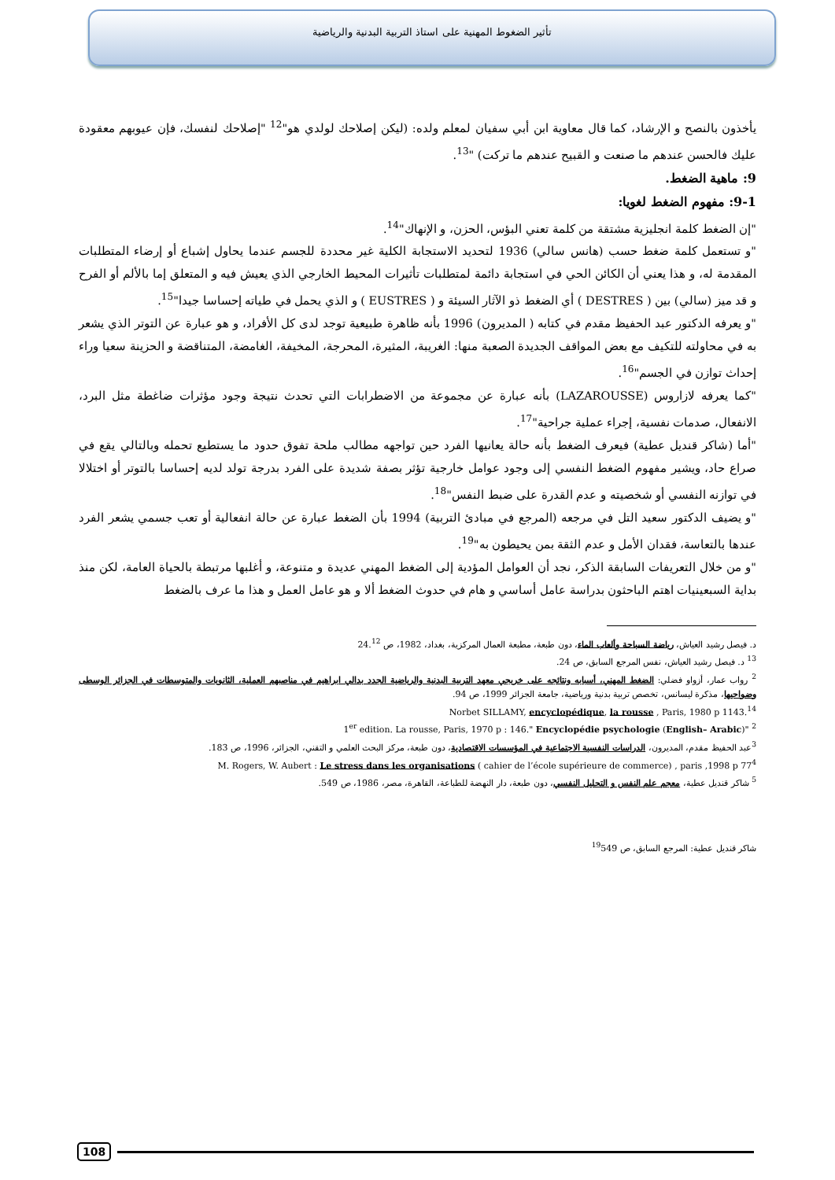تأثير الضغوط المهنية على استاذ التربية البدنية والرياضية
يأخذون بالنصح و الإرشاد، كما قال معاوية ابن أبي سفيان لمعلم ولده: (ليكن إصلاحك لولدي هو"<sup>12</sup> "إصلاحك لنفسك، فإن عيوبهم معقودة عليك فالحسن عندهم ما صنعت و القبيح عندهم ما تركت) "<sup>13</sup>.
9: ماهية الضغط.
9-1: مفهوم الضغط لغويا:
"إن الضغط كلمة انجليزية مشتقة من كلمة تعني البؤس، الحزن، و الإنهاك"<sup>14</sup>.
"و تستعمل كلمة ضغط حسب (هانس سالي) 1936 لتحديد الاستجابة الكلية غير محددة للجسم عندما يحاول إشباع أو إرضاء المتطلبات المقدمة له، و هذا يعني أن الكائن الحي في استجابة دائمة لمتطلبات تأثيرات المحيط الخارجي الذي يعيش فيه و المتعلق إما بالألم أو الفرح و قد ميز (سالي) بين ( DESTRES ) أي الضغط ذو الآثار السيئة و ( EUSTRES ) و الذي يحمل في طياته إحساسا جيدا"<sup>15</sup>.
"و يعرفه الدكتور عبد الحفيظ مقدم في كتابه ( المديرون) 1996 بأنه ظاهرة طبيعية توجد لدى كل الأفراد، و هو عبارة عن التوتر الذي يشعر به في محاولته للتكيف مع بعض المواقف الجديدة الصعبة منها: الغريبة، المثيرة، المحرجة، المخيفة، الغامضة، المتناقضة و الحزينة سعيا وراء إحداث توازن في الجسم"<sup>16</sup>.
"كما يعرفه لازاروس (LAZAROUSSE) بأنه عبارة عن مجموعة من الاضطرابات التي تحدث نتيجة وجود مؤثرات ضاغطة مثل البرد، الانفعال، صدمات نفسية، إجراء عملية جراحية"<sup>17</sup>.
"أما (شاكر قنديل عطية) فيعرف الضغط بأنه حالة يعانيها الفرد حين تواجهه مطالب ملحة تفوق حدود ما يستطيع تحمله وبالتالي يقع في صراع حاد، ويشير مفهوم الضغط النفسي إلى وجود عوامل خارجية تؤثر بصفة شديدة على الفرد بدرجة تولد لديه إحساسا بالتوتر أو اختلالا في توازنه النفسي أو شخصيته و عدم القدرة على ضبط النفس"<sup>18</sup>.
"و يضيف الدكتور سعيد التل في مرجعه (المرجع في مبادئ التربية) 1994 بأن الضغط عبارة عن حالة انفعالية أو تعب جسمي يشعر الفرد عندها بالتعاسة، فقدان الأمل و عدم الثقة بمن يحيطون به"<sup>19</sup>.
"و من خلال التعريفات السابقة الذكر، نجد أن العوامل المؤدية إلى الضغط المهني عديدة و متنوعة، و أغلبها مرتبطة بالحياة العامة، لكن منذ بداية السبعينيات اهتم الباحثون بدراسة عامل أساسي و هام في حدوث الضغط ألا و هو عامل العمل و هذا ما عرف بالضغط
د. فيصل رشيد العياش، رياضة السباحة وألعاب الماء، دون طبعة، مطبعة العمال المركزية، بغداد، 1982، ص 24.<sup>12</sup>
<sup>13</sup> د. فيصل رشيد العياش، نفس المرجع السابق، ص 24.
<sup>2</sup> رواب عمار، أزواو فضلي: الضغط المهني، أسبابه ونتائجه على خريجي معهد التربية البدنية والرياضية الجدد بدالي ابراهيم في مناصبهم العملية، الثانويات والمتوسطات في الجزائر الوسطى وضواحيها، مذكرة ليسانس، تخصص تربية بدنية ورياضية، جامعة الجزائر 1999، ص 94.
Norbet SILLAMY, encyclopédique, la rousse , Paris, 1980 p 1143.<sup>14</sup>
1<sup>er</sup> edition. La rousse, Paris, 1970 p : 146." Encyclopédie psychologie (English– Arabic)" <sup>2</sup>
<sup>3</sup> عبد الحفيظ مقدم، المديرون، الدراسات النفسية الاجتماعية في المؤسسات الاقتصادية، دون طبعة، مركز البحث العلمي و التقني، الجزائر، 1996، ص 183.
M. Rogers, W. Aubert : Le stress dans les organisations ( cahier de l’école supérieure de commerce) , paris ,1998 p 77<sup>4</sup>
<sup>5</sup> شاكر قنديل عطية، معجم علم النفس و التحليل النفسي، دون طبعة، دار النهضة للطباعة، القاهرة، مصر، 1986، ص 549.
شاكر قنديل عطية: المرجع السابق، ص <sup>19</sup>549
108